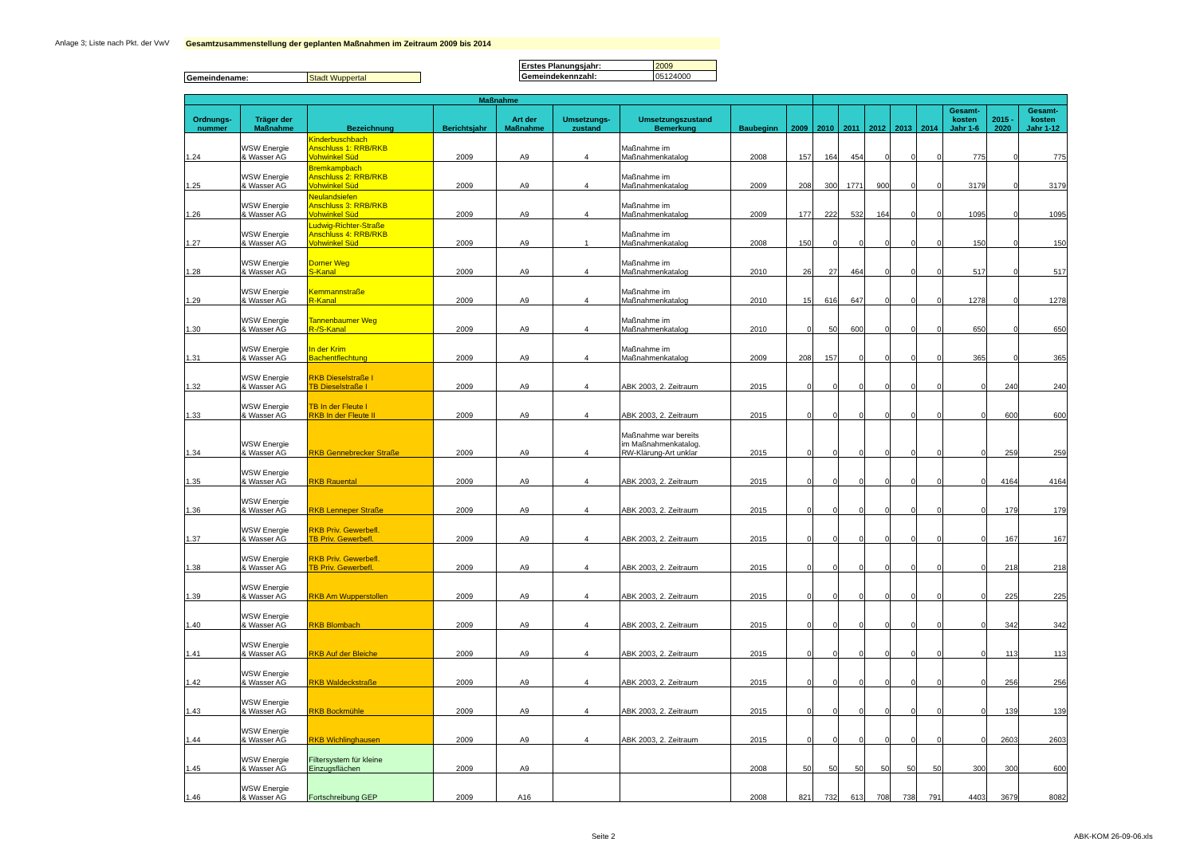Anlage 3; Liste nach Pkt. der VwV
Gesamtzusammenstellung der geplanten Maßnahmen im Zeitraum 2009 bis 2014
| Gemeindename: | Stadt Wuppertal |
| Erstes Planungsjahr: | 2009 |
| Gemeindekennzahl: | 05124000 |
| Maßnahme | | | | | | | | | | | | | | | | |
| --- | --- | --- | --- | --- | --- | --- | --- | --- | --- | --- | --- | --- | --- | --- | --- | --- |
| Ordnungs- nummer | Träger der Maßnahme | Bezeichnung | Berichtsjahr | Art der Maßnahme | Umsetzungs- zustand | Umsetzungszustand Bemerkung | Baubeginn | 2009 | 2010 | 2011 | 2012 | 2013 | 2014 | Gesamt- kosten Jahr 1-6 | 2015 - 2020 | Gesamt- kosten Jahr 1-12 |
| 1.24 | WSW Energie & Wasser AG | Kinderbuschbach Anschluss 1: RRB/RKB Vohwinkel Süd | 2009 | A9 | 4 | Maßnahme im Maßnahmenkatalog | 2008 | 157 | 164 | 454 | 0 | 0 | 0 | 775 | 0 | 775 |
| 1.25 | WSW Energie & Wasser AG | Bremkampbach Anschluss 2: RRB/RKB Vohwinkel Süd | 2009 | A9 | 4 | Maßnahme im Maßnahmenkatalog | 2009 | 208 | 300 | 1771 | 900 | 0 | 0 | 3179 | 0 | 3179 |
| 1.26 | WSW Energie & Wasser AG | Neulandsiefen Anschluss 3: RRB/RKB Vohwinkel Süd | 2009 | A9 | 4 | Maßnahme im Maßnahmenkatalog | 2009 | 177 | 222 | 532 | 164 | 0 | 0 | 1095 | 0 | 1095 |
| 1.27 | WSW Energie & Wasser AG | Ludwig-Richter-Straße Anschluss 4: RRB/RKB Vohwinkel Süd | 2009 | A9 | 1 | Maßnahme im Maßnahmenkatalog | 2008 | 150 | 0 | 0 | 0 | 0 | 0 | 150 | 0 | 150 |
| 1.28 | WSW Energie & Wasser AG | Dorner Weg S-Kanal | 2009 | A9 | 4 | Maßnahme im Maßnahmenkatalog | 2010 | 26 | 27 | 464 | 0 | 0 | 0 | 517 | 0 | 517 |
| 1.29 | WSW Energie & Wasser AG | Kemmannstraße R-Kanal | 2009 | A9 | 4 | Maßnahme im Maßnahmenkatalog | 2010 | 15 | 616 | 647 | 0 | 0 | 0 | 1278 | 0 | 1278 |
| 1.30 | WSW Energie & Wasser AG | Tannenbaumer Weg R-/S-Kanal | 2009 | A9 | 4 | Maßnahme im Maßnahmenkatalog | 2010 | 0 | 50 | 600 | 0 | 0 | 0 | 650 | 0 | 650 |
| 1.31 | WSW Energie & Wasser AG | In der Krim Bachentflechtung | 2009 | A9 | 4 | Maßnahme im Maßnahmenkatalog | 2009 | 208 | 157 | 0 | 0 | 0 | 0 | 365 | 0 | 365 |
| 1.32 | WSW Energie & Wasser AG | RKB Dieselstraße I TB Dieselstraße I | 2009 | A9 | 4 | ABK 2003, 2. Zeitraum | 2015 | 0 | 0 | 0 | 0 | 0 | 0 | 0 | 240 | 240 |
| 1.33 | WSW Energie & Wasser AG | TB In der Fleute I RKB In der Fleute II | 2009 | A9 | 4 | ABK 2003, 2. Zeitraum | 2015 | 0 | 0 | 0 | 0 | 0 | 0 | 0 | 600 | 600 |
| 1.34 | WSW Energie & Wasser AG | RKB Gennebrecker Straße | 2009 | A9 | 4 | Maßnahme war bereits im Maßnahmenkatalog. RW-Klärung-Art unklar | 2015 | 0 | 0 | 0 | 0 | 0 | 0 | 0 | 259 | 259 |
| 1.35 | WSW Energie & Wasser AG | RKB Rauental | 2009 | A9 | 4 | ABK 2003, 2. Zeitraum | 2015 | 0 | 0 | 0 | 0 | 0 | 0 | 0 | 4164 | 4164 |
| 1.36 | WSW Energie & Wasser AG | RKB Lenneper Straße | 2009 | A9 | 4 | ABK 2003, 2. Zeitraum | 2015 | 0 | 0 | 0 | 0 | 0 | 0 | 0 | 179 | 179 |
| 1.37 | WSW Energie & Wasser AG | RKB Priv. Gewerbefl. TB Priv. Gewerbefl. | 2009 | A9 | 4 | ABK 2003, 2. Zeitraum | 2015 | 0 | 0 | 0 | 0 | 0 | 0 | 0 | 167 | 167 |
| 1.38 | WSW Energie & Wasser AG | RKB Priv. Gewerbefl. TB Priv. Gewerbefl. | 2009 | A9 | 4 | ABK 2003, 2. Zeitraum | 2015 | 0 | 0 | 0 | 0 | 0 | 0 | 0 | 218 | 218 |
| 1.39 | WSW Energie & Wasser AG | RKB Am Wupperstollen | 2009 | A9 | 4 | ABK 2003, 2. Zeitraum | 2015 | 0 | 0 | 0 | 0 | 0 | 0 | 0 | 225 | 225 |
| 1.40 | WSW Energie & Wasser AG | RKB Blombach | 2009 | A9 | 4 | ABK 2003, 2. Zeitraum | 2015 | 0 | 0 | 0 | 0 | 0 | 0 | 0 | 342 | 342 |
| 1.41 | WSW Energie & Wasser AG | RKB Auf der Bleiche | 2009 | A9 | 4 | ABK 2003, 2. Zeitraum | 2015 | 0 | 0 | 0 | 0 | 0 | 0 | 0 | 113 | 113 |
| 1.42 | WSW Energie & Wasser AG | RKB Waldeckstraße | 2009 | A9 | 4 | ABK 2003, 2. Zeitraum | 2015 | 0 | 0 | 0 | 0 | 0 | 0 | 0 | 256 | 256 |
| 1.43 | WSW Energie & Wasser AG | RKB Bockmühle | 2009 | A9 | 4 | ABK 2003, 2. Zeitraum | 2015 | 0 | 0 | 0 | 0 | 0 | 0 | 0 | 139 | 139 |
| 1.44 | WSW Energie & Wasser AG | RKB Wichlinghausen | 2009 | A9 | 4 | ABK 2003, 2. Zeitraum | 2015 | 0 | 0 | 0 | 0 | 0 | 0 | 0 | 2603 | 2603 |
| 1.45 | WSW Energie & Wasser AG | Filtersystem für kleine Einzugsflächen | 2009 | A9 | | | 2008 | 50 | 50 | 50 | 50 | 50 | 50 | 300 | 300 | 600 |
| 1.46 | WSW Energie & Wasser AG | Fortschreibung GEP | 2009 | A16 | | | 2008 | 821 | 732 | 613 | 708 | 738 | 791 | 4403 | 3679 | 8082 |
Seite 2 ABK-KOM 26-09-06.xls